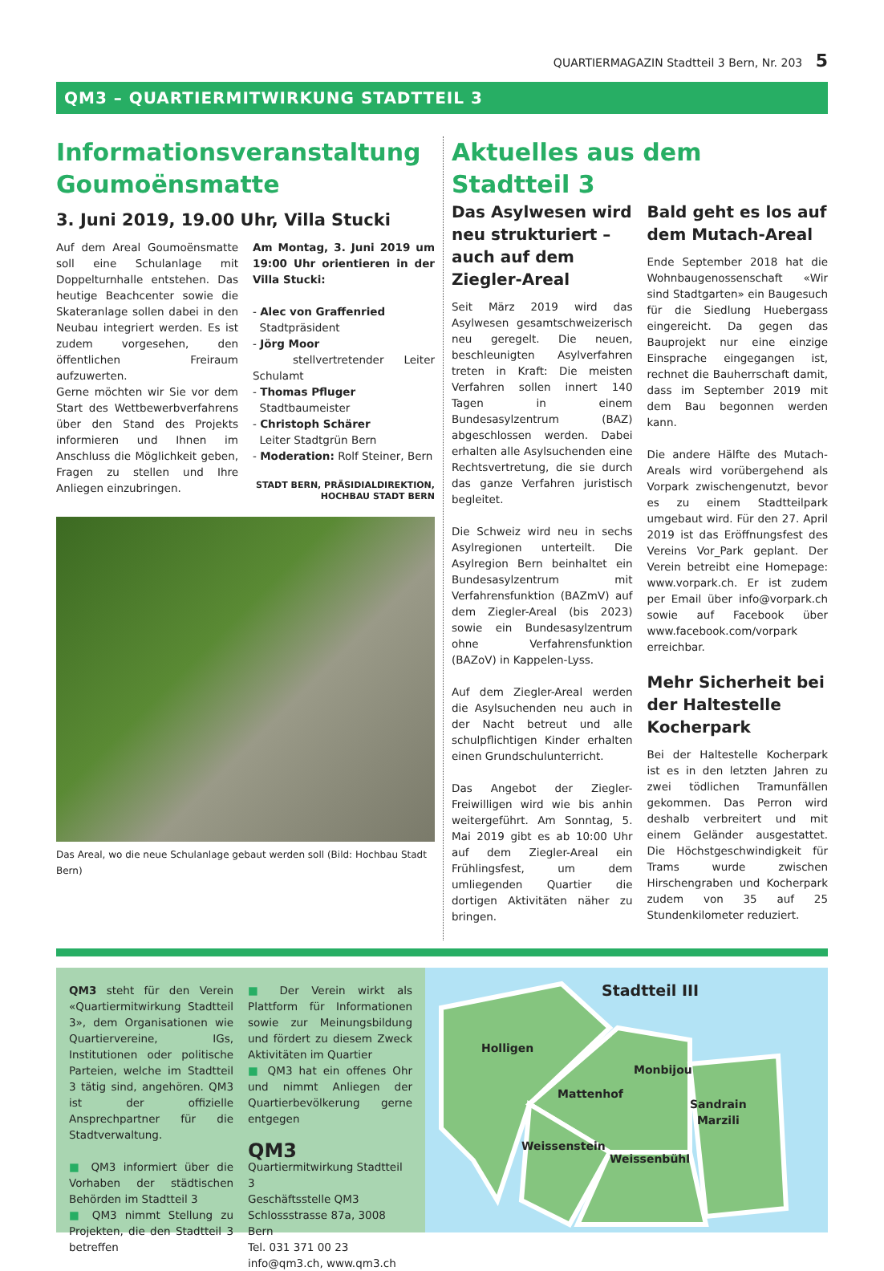QUARTIERMAGAZIN Stadtteil 3 Bern, Nr. 203 5
QM3 – QUARTIERMITWIRKUNG STADTTEIL 3
Informationsveranstaltung Goumoënsmatte
3. Juni 2019, 19.00 Uhr, Villa Stucki
Auf dem Areal Goumoënsmatte soll eine Schulanlage mit Doppelturnhalle entstehen. Das heutige Beachcenter sowie die Skateranlage sollen dabei in den Neubau integriert werden. Es ist zudem vorgesehen, den öffentlichen Freiraum aufzuwerten.
Gerne möchten wir Sie vor dem Start des Wettbewerbverfahrens über den Stand des Projekts informieren und Ihnen im Anschluss die Möglichkeit geben, Fragen zu stellen und Ihre Anliegen einzubringen.
Am Montag, 3. Juni 2019 um 19:00 Uhr orientieren in der Villa Stucki:
- Alec von Graffenried
Stadtpräsident
- Jörg Moor
stellvertretender Leiter Schulamt
- Thomas Pfluger
Stadtbaumeister
- Christoph Schärer
Leiter Stadtgrün Bern
- Moderation: Rolf Steiner, Bern
STADT BERN, PRÄSIDIALDIREKTION,
HOCHBAU STADT BERN
Das Areal, wo die neue Schulanlage gebaut werden soll (Bild: Hochbau Stadt Bern)
Aktuelles aus dem Stadtteil 3
Das Asylwesen wird neu strukturiert – auch auf dem Ziegler-Areal
Seit März 2019 wird das Asylwesen gesamtschweizerisch neu geregelt. Die neuen, beschleunigten Asylverfahren treten in Kraft: Die meisten Verfahren sollen innert 140 Tagen in einem Bundesasylzentrum (BAZ) abgeschlossen werden. Dabei erhalten alle Asylsuchenden eine Rechtsvertretung, die sie durch das ganze Verfahren juristisch begleitet.
Die Schweiz wird neu in sechs Asylregionen unterteilt. Die Asylregion Bern beinhaltet ein Bundesasylzentrum mit Verfahrensfunktion (BAZmV) auf dem Ziegler-Areal (bis 2023) sowie ein Bundesasylzentrum ohne Verfahrensfunktion (BAZoV) in Kappelen-Lyss.
Auf dem Ziegler-Areal werden die Asylsuchenden neu auch in der Nacht betreut und alle schulpflichtigen Kinder erhalten einen Grundschulunterricht.
Das Angebot der Ziegler-Freiwilligen wird wie bis anhin weitergeführt. Am Sonntag, 5. Mai 2019 gibt es ab 10:00 Uhr auf dem Ziegler-Areal ein Frühlingsfest, um dem umliegenden Quartier die dortigen Aktivitäten näher zu bringen.
Bald geht es los auf dem Mutach-Areal
Ende September 2018 hat die Wohnbaugenossenschaft «Wir sind Stadtgarten» ein Baugesuch für die Siedlung Huebergass eingereicht. Da gegen das Bauprojekt nur eine einzige Einsprache eingegangen ist, rechnet die Bauherrschaft damit, dass im September 2019 mit dem Bau begonnen werden kann.
Die andere Hälfte des Mutach-Areals wird vorübergehend als Vorpark zwischengenutzt, bevor es zu einem Stadtteilpark umgebaut wird. Für den 27. April 2019 ist das Eröffnungsfest des Vereins Vor_Park geplant. Der Verein betreibt eine Homepage: www.vorpark.ch. Er ist zudem per Email über info@vorpark.ch sowie auf Facebook über www.facebook.com/vorpark erreichbar.
Mehr Sicherheit bei der Haltestelle Kocherpark
Bei der Haltestelle Kocherpark ist es in den letzten Jahren zu zwei tödlichen Tramunfällen gekommen. Das Perron wird deshalb verbreitert und mit einem Geländer ausgestattet. Die Höchstgeschwindigkeit für Trams wurde zwischen Hirschengraben und Kocherpark zudem von 35 auf 25 Stundenkilometer reduziert.
QM3 steht für den Verein «Quartiermitwirkung Stadtteil 3», dem Organisationen wie Quartiervereine, IGs, Institutionen oder politische Parteien, welche im Stadtteil 3 tätig sind, angehören. QM3 ist der offizielle Ansprechpartner für die Stadtverwaltung.
■ QM3 informiert über die Vorhaben der städtischen Behörden im Stadtteil 3
■ QM3 nimmt Stellung zu Projekten, die den Stadtteil 3 betreffen
■ Der Verein wirkt als Plattform für Informationen sowie zur Meinungsbildung und fördert zu diesem Zweck Aktivitäten im Quartier
■ QM3 hat ein offenes Ohr und nimmt Anliegen der Quartierbevölkerung gerne entgegen
QM3
Quartiermitwirkung Stadtteil 3
Geschäftsstelle QM3
Schlossstrasse 87a, 3008 Bern
Tel. 031 371 00 23
info@qm3.ch, www.qm3.ch
Stadtteil III
Holligen
Monbijou
Mattenhof
Sandrain
Marzili
Weissenstein
Weissenbühl